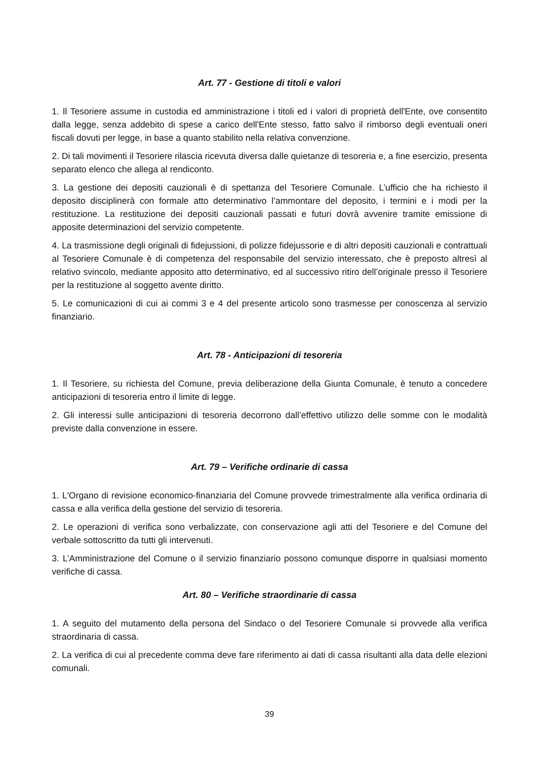Art. 77 - Gestione di titoli e valori
1. Il Tesoriere assume in custodia ed amministrazione i titoli ed i valori di proprietà dell'Ente, ove consentito dalla legge, senza addebito di spese a carico dell'Ente stesso, fatto salvo il rimborso degli eventuali oneri fiscali dovuti per legge, in base a quanto stabilito nella relativa convenzione.
2. Di tali movimenti il Tesoriere rilascia ricevuta diversa dalle quietanze di tesoreria e, a fine esercizio, presenta separato elenco che allega al rendiconto.
3. La gestione dei depositi cauzionali è di spettanza del Tesoriere Comunale. L’ufficio che ha richiesto il deposito disciplinerà con formale atto determinativo l’ammontare del deposito, i termini e i modi per la restituzione. La restituzione dei depositi cauzionali passati e futuri dovrà avvenire tramite emissione di apposite determinazioni del servizio competente.
4. La trasmissione degli originali di fidejussioni, di polizze fidejussorie e di altri depositi cauzionali e contrattuali al Tesoriere Comunale è di competenza del responsabile del servizio interessato, che è preposto altresì al relativo svincolo, mediante apposito atto determinativo, ed al successivo ritiro dell’originale presso il Tesoriere per la restituzione al soggetto avente diritto.
5. Le comunicazioni di cui ai commi 3 e 4 del presente articolo sono trasmesse per conoscenza al servizio finanziario.
Art. 78 - Anticipazioni di tesoreria
1. Il Tesoriere, su richiesta del Comune, previa deliberazione della Giunta Comunale, è tenuto a concedere anticipazioni di tesoreria entro il limite di legge.
2. Gli interessi sulle anticipazioni di tesoreria decorrono dall’effettivo utilizzo delle somme con le modalità previste dalla convenzione in essere.
Art. 79 – Verifiche ordinarie di cassa
1. L'Organo di revisione economico-finanziaria del Comune provvede trimestralmente alla verifica ordinaria di cassa e alla verifica della gestione del servizio di tesoreria.
2. Le operazioni di verifica sono verbalizzate, con conservazione agli atti del Tesoriere e del Comune del verbale sottoscritto da tutti gli intervenuti.
3. L’Amministrazione del Comune o il servizio finanziario possono comunque disporre in qualsiasi momento verifiche di cassa.
Art. 80 – Verifiche straordinarie di cassa
1. A seguito del mutamento della persona del Sindaco o del Tesoriere Comunale si provvede alla verifica straordinaria di cassa.
2. La verifica di cui al precedente comma deve fare riferimento ai dati di cassa risultanti alla data delle elezioni comunali.
39